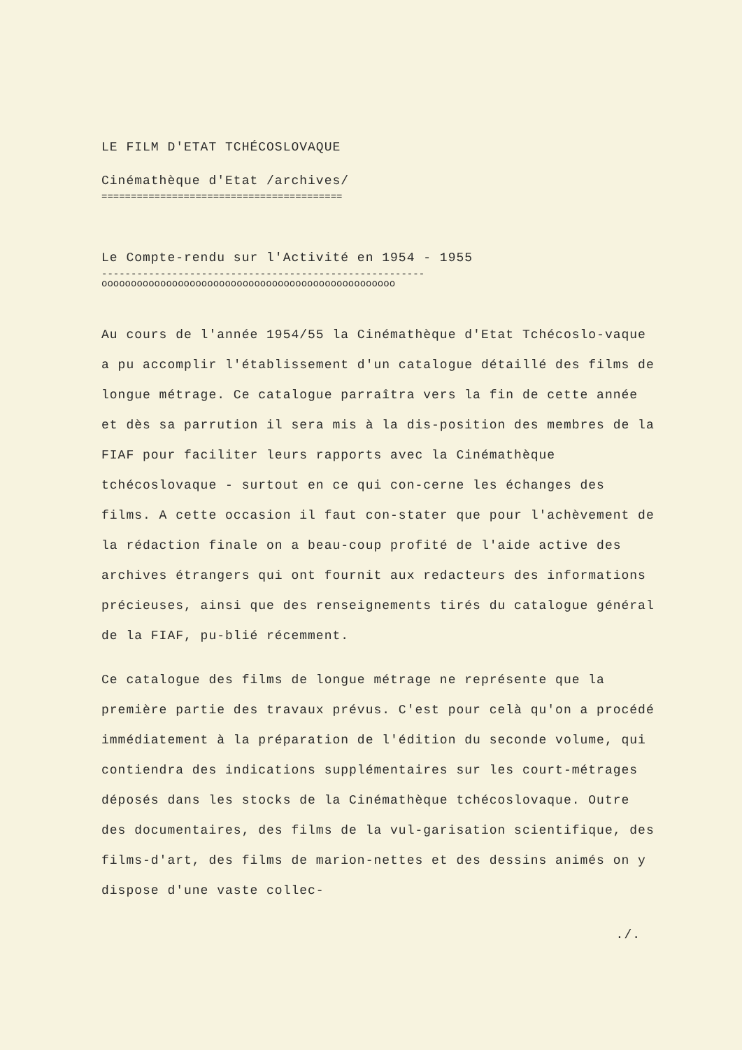LE FILM D'ETAT TCHÉCOSLOVAQUE
Cinémathèque d'Etat /archives/
=========================================
Le Compte-rendu sur l'Activité en 1954 - 1955
-------------------------------------------------------
oooooooooooooooooooooooooooooooooooooooooooooooooo
Au cours de l'année 1954/55 la Cinémathèque d'Etat Tchécoslo-vaque a pu accomplir l'établissement d'un catalogue détaillé des films de longue métrage. Ce catalogue parraîtra vers la fin de cette année et dès sa parrution il sera mis à la dis-position des membres de la FIAF pour faciliter leurs rapports avec la Cinémathèque tchécoslovaque - surtout en ce qui con-cerne les échanges des films. A cette occasion il faut con-stater que pour l'achèvement de la rédaction finale on a beau-coup profité de l'aide active des archives étrangers qui ont fournit aux redacteurs des informations précieuses, ainsi que des renseignements tirés du catalogue général de la FIAF, pu-blié récemment.
Ce catalogue des films de longue métrage ne représente que la première partie des travaux prévus. C'est pour celà qu'on a procédé immédiatement à la préparation de l'édition du seconde volume, qui contiendra des indications supplémentaires sur les court-métrages déposés dans les stocks de la Cinémathèque tchécoslovaque. Outre des documentaires, des films de la vul-garisation scientifique, des films-d'art, des films de marion-nettes et des dessins animés on y dispose d'une vaste collec-
./.